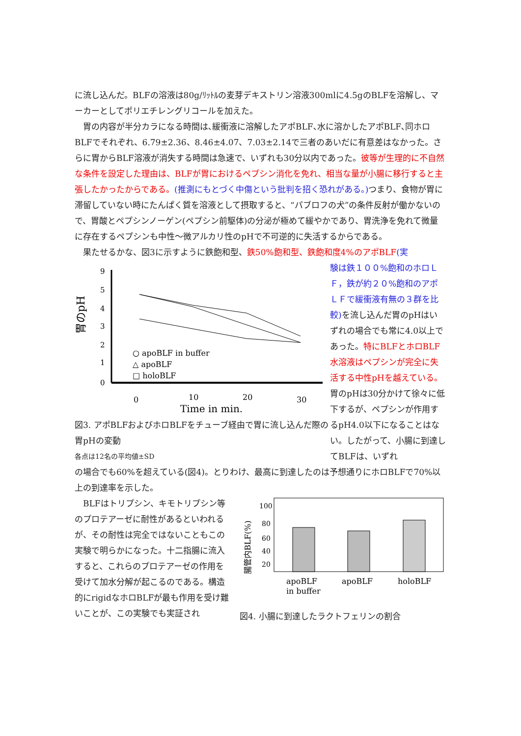に流し込んだ。BLFの溶液は80g/ﾘｯﾄﾙの麦芽デキストリン溶液300mlに4.5gのBLFを溶解し、マーカーとしてポリエチレングリコールを加えた。
胃の内容が半分カラになる時間は､緩衝液に溶解したアポBLF､水に溶かしたアポBLF､同ホロBLFでそれぞれ、6.79±2.36、8.46±4.07、7.03±2.14で三者のあいだに有意差はなかった。さらに胃からBLF溶液が消失する時間は急速で、いずれも30分以内であった。彼等が生理的に不自然な条件を設定した理由は、BLFが胃におけるペプシン消化を免れ、相当な量が小腸に移行すると主張したかったからである。(推測にもとづく中傷という批判を招く恐れがある。) つまり、食物が胃に滞留していない時にたんぱく質を溶液として摂取すると、“パブロフの犬”の条件反射が働かないので、胃酸とペプシンノーゲン(ペプシン前駆体)の分泌が極めて緩やかであり、胃洗浄を免れて微量に存在するペプシンも中性～微アルカリ性のpHで不可逆的に失活するからである。
果たせるかな、図3に示すように鉄飽和型、鉄50%飽和型、鉄飽和度4%のアポBLF(実
胃のpH
0
1
2
3
4
5
9
○ apoBLF in buffer
△ apoBLF
□ holoBLF
0
10
20
30
Time in min.
図3. アポBLFおよびホロBLFをチューブ経由で胃に流し込んだ際の胃pHの変動
各点は12名の平均値±SD
験は鉄１００%飽和のホロＬＦ，鉄が約２０%飽和のアポＬＦで緩衝液有無の３群を比較)を流し込んだ胃のpHはいずれの場合でも常に4.0以上であった。特にBLFとホロBLF水溶液はペプシンが完全に失活する中性pHを越えている。胃のpHは30分かけて徐々に低下するが、ペプシンが作用するpH4.0以下になることはない。したがって、小腸に到達してBLFは、いずれ
の場合でも60%を超えている(図4)。とりわけ、最高に到達したのは予想通りにホロBLFで70%以上の到達率を示した。
BLFはトリプシン、キモトリプシン等のプロテアーゼに耐性があるといわれるが、その耐性は完全ではないこともこの実験で明らかになった。十二指腸に流入すると、これらのプロテアーゼの作用を受けて加水分解が起こるのである。構造的にrigidなホロBLFが最も作用を受け難いことが、この実験でも実証され
腸管内BLF(%)
100
80
60
40
20
apoBLF
in buffer
apoBLF
holoBLF
図4. 小腸に到達したラクトフェリンの割合